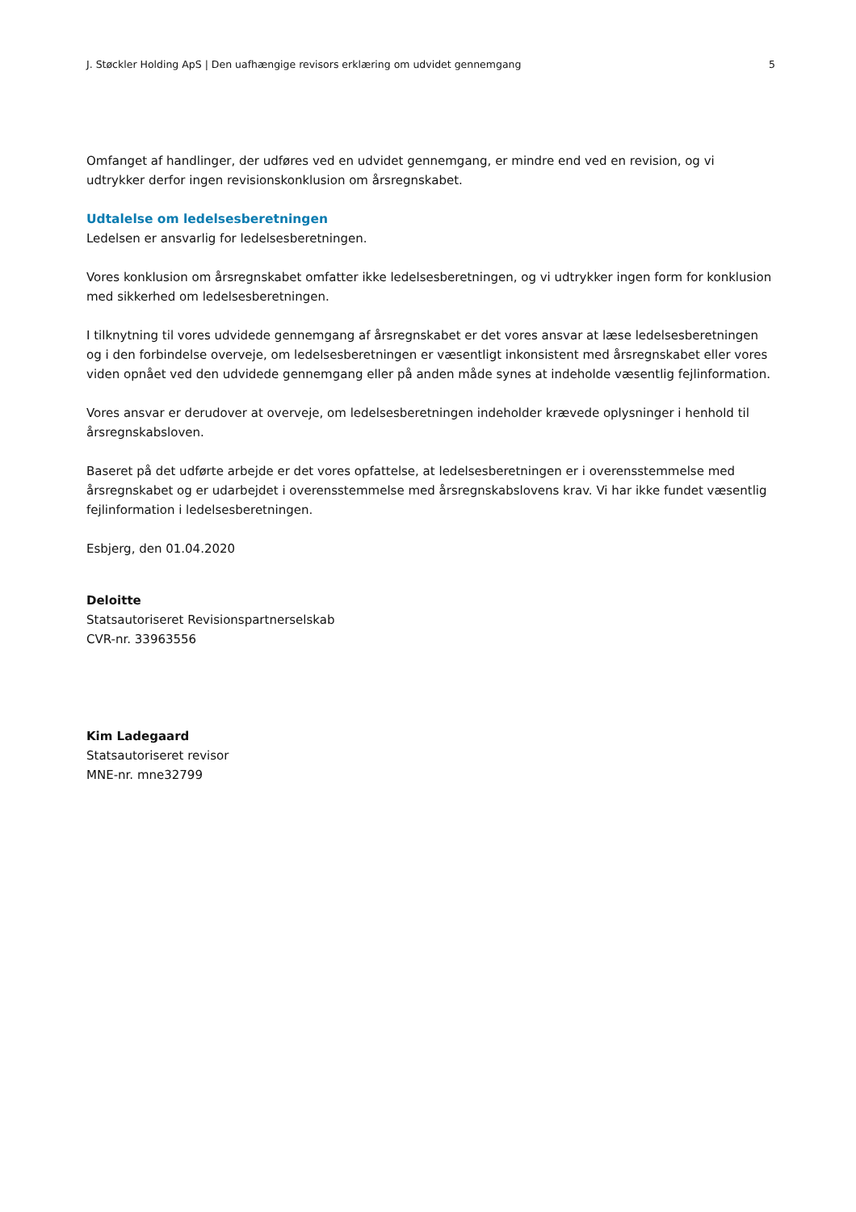J. Støckler Holding ApS | Den uafhængige revisors erklæring om udvidet gennemgang 5
Omfanget af handlinger, der udføres ved en udvidet gennemgang, er mindre end ved en revision, og vi udtrykker derfor ingen revisionskonklusion om årsregnskabet.
Udtalelse om ledelsesberetningen
Ledelsen er ansvarlig for ledelsesberetningen.
Vores konklusion om årsregnskabet omfatter ikke ledelsesberetningen, og vi udtrykker ingen form for konklusion med sikkerhed om ledelsesberetningen.
I tilknytning til vores udvidede gennemgang af årsregnskabet er det vores ansvar at læse ledelsesberetningen og i den forbindelse overveje, om ledelsesberetningen er væsentligt inkonsistent med årsregnskabet eller vores viden opnået ved den udvidede gennemgang eller på anden måde synes at indeholde væsentlig fejlinformation.
Vores ansvar er derudover at overveje, om ledelsesberetningen indeholder krævede oplysninger i henhold til årsregnskabsloven.
Baseret på det udførte arbejde er det vores opfattelse, at ledelsesberetningen er i overensstemmelse med årsregnskabet og er udarbejdet i overensstemmelse med årsregnskabslovens krav. Vi har ikke fundet væsentlig fejlinformation i ledelsesberetningen.
Esbjerg, den 01.04.2020
Deloitte
Statsautoriseret Revisionspartnerselskab
CVR-nr. 33963556
Kim Ladegaard
Statsautoriseret revisor
MNE-nr. mne32799